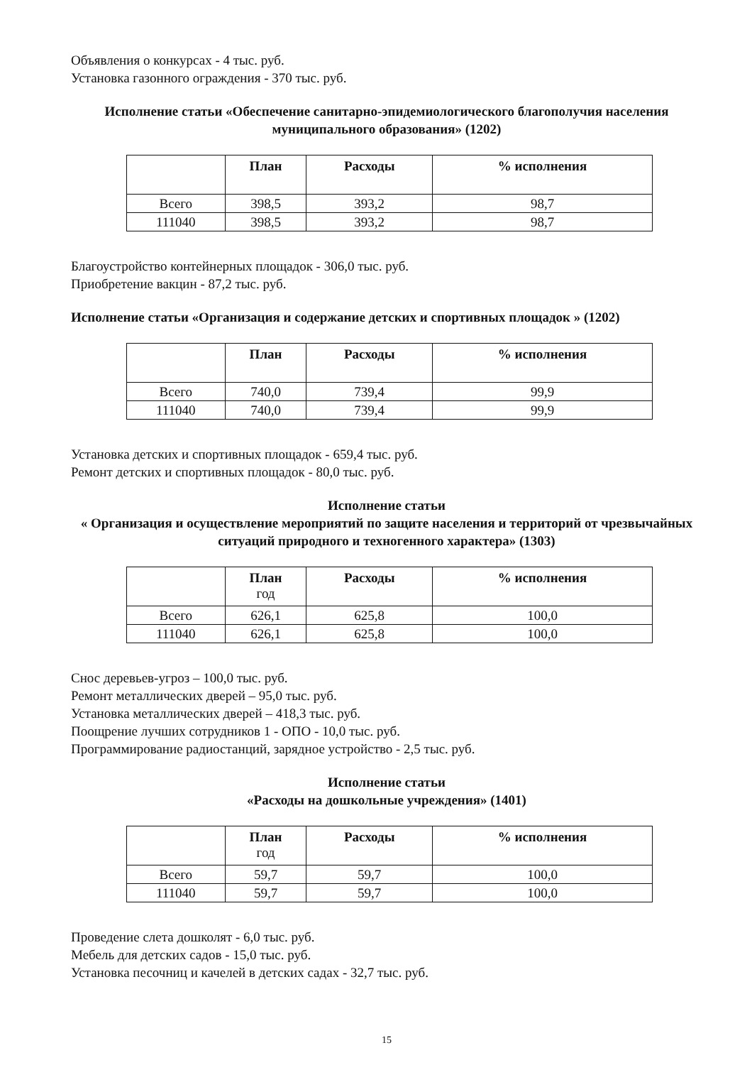Объявления о конкурсах - 4 тыс. руб.
Установка газонного ограждения - 370 тыс. руб.
Исполнение статьи «Обеспечение санитарно-эпидемиологического благополучия населения муниципального образования» (1202)
| | План | Расходы | % исполнения |
| --- | --- | --- | --- |
| Всего | 398,5 | 393,2 | 98,7 |
| 111040 | 398,5 | 393,2 | 98,7 |
Благоустройство контейнерных площадок - 306,0 тыс. руб.
Приобретение вакцин - 87,2 тыс. руб.
Исполнение статьи «Организация и содержание детских и спортивных площадок » (1202)
| | План | Расходы | % исполнения |
| --- | --- | --- | --- |
| Всего | 740,0 | 739,4 | 99,9 |
| 111040 | 740,0 | 739,4 | 99,9 |
Установка детских и спортивных площадок - 659,4 тыс. руб.
Ремонт детских и спортивных площадок - 80,0 тыс. руб.
Исполнение статьи
« Организация и осуществление мероприятий по защите населения и территорий от чрезвычайных ситуаций природного и техногенного характера» (1303)
| | План год | Расходы | % исполнения |
| --- | --- | --- | --- |
| Всего | 626,1 | 625,8 | 100,0 |
| 111040 | 626,1 | 625,8 | 100,0 |
Снос деревьев-угроз – 100,0 тыс. руб.
Ремонт металлических дверей – 95,0 тыс. руб.
Установка металлических дверей – 418,3 тыс. руб.
Поощрение лучших сотрудников 1 - ОПО - 10,0 тыс. руб.
Программирование радиостанций, зарядное устройство - 2,5 тыс. руб.
Исполнение статьи
«Расходы на дошкольные учреждения» (1401)
| | План год | Расходы | % исполнения |
| --- | --- | --- | --- |
| Всего | 59,7 | 59,7 | 100,0 |
| 111040 | 59,7 | 59,7 | 100,0 |
Проведение слета дошколят - 6,0 тыс. руб.
Мебель для детских садов - 15,0 тыс. руб.
Установка песочниц и качелей в детских садах - 32,7 тыс. руб.
15